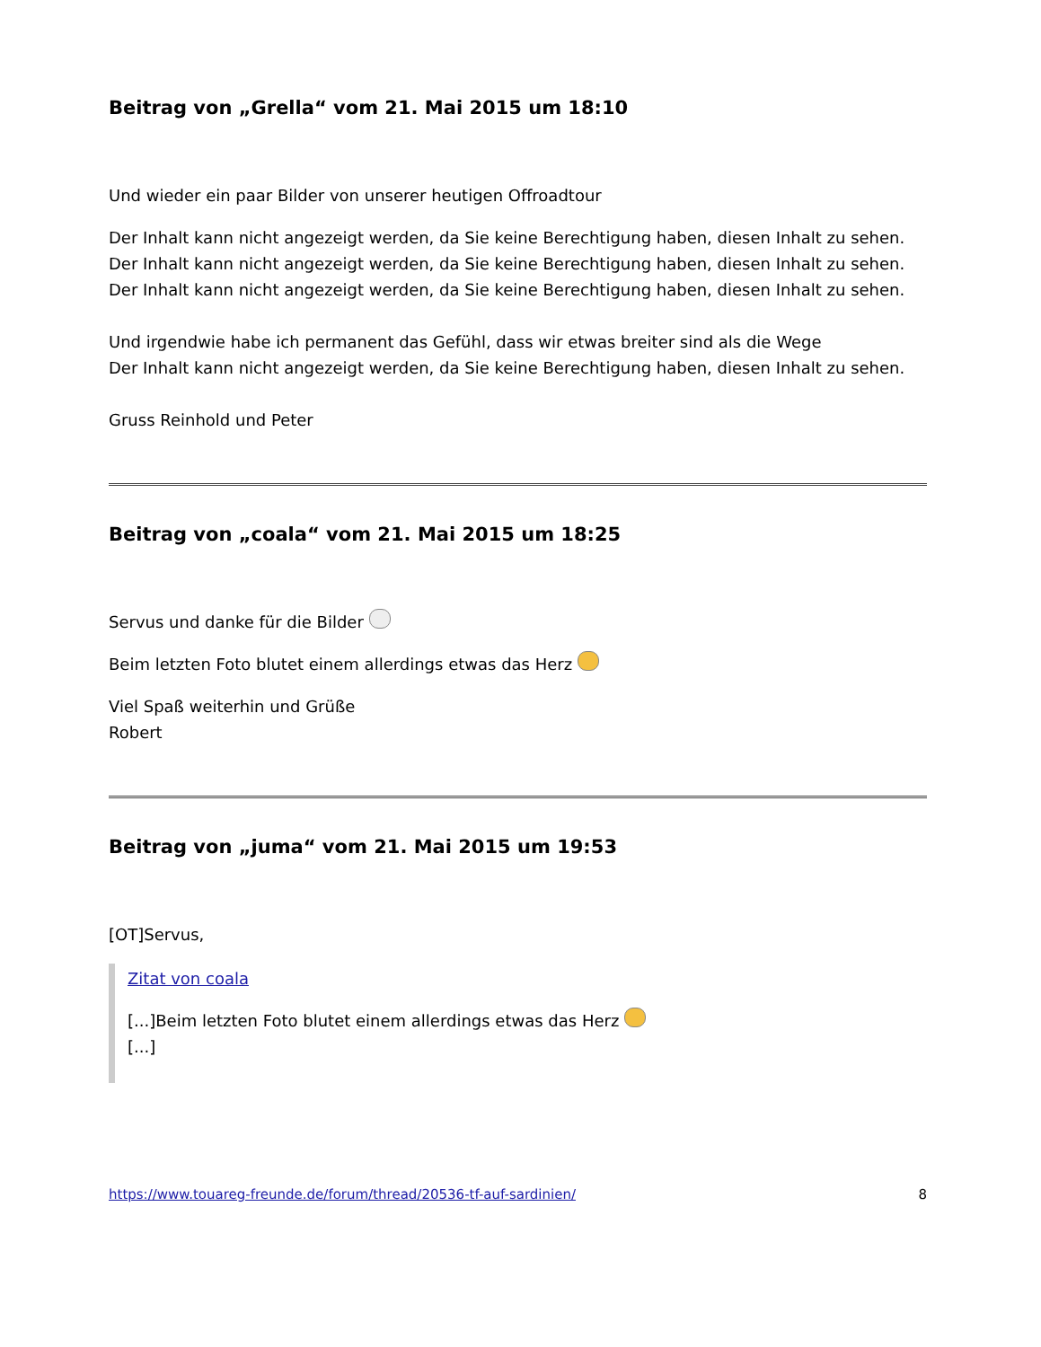Beitrag von „Grella“ vom 21. Mai 2015 um 18:10
Und wieder ein paar Bilder von unserer heutigen Offroadtour
Der Inhalt kann nicht angezeigt werden, da Sie keine Berechtigung haben, diesen Inhalt zu sehen.
Der Inhalt kann nicht angezeigt werden, da Sie keine Berechtigung haben, diesen Inhalt zu sehen.
Der Inhalt kann nicht angezeigt werden, da Sie keine Berechtigung haben, diesen Inhalt zu sehen.
Und irgendwie habe ich permanent das Gefühl, dass wir etwas breiter sind als die Wege
Der Inhalt kann nicht angezeigt werden, da Sie keine Berechtigung haben, diesen Inhalt zu sehen.
Gruss Reinhold und Peter
Beitrag von „coala“ vom 21. Mai 2015 um 18:25
Servus und danke für die Bilder
Beim letzten Foto blutet einem allerdings etwas das Herz
Viel Spaß weiterhin und Grüße
Robert
Beitrag von „juma“ vom 21. Mai 2015 um 19:53
[OT]Servus,
Zitat von coala
[...]Beim letzten Foto blutet einem allerdings etwas das Herz
[...]
https://www.touareg-freunde.de/forum/thread/20536-tf-auf-sardinien/ 8